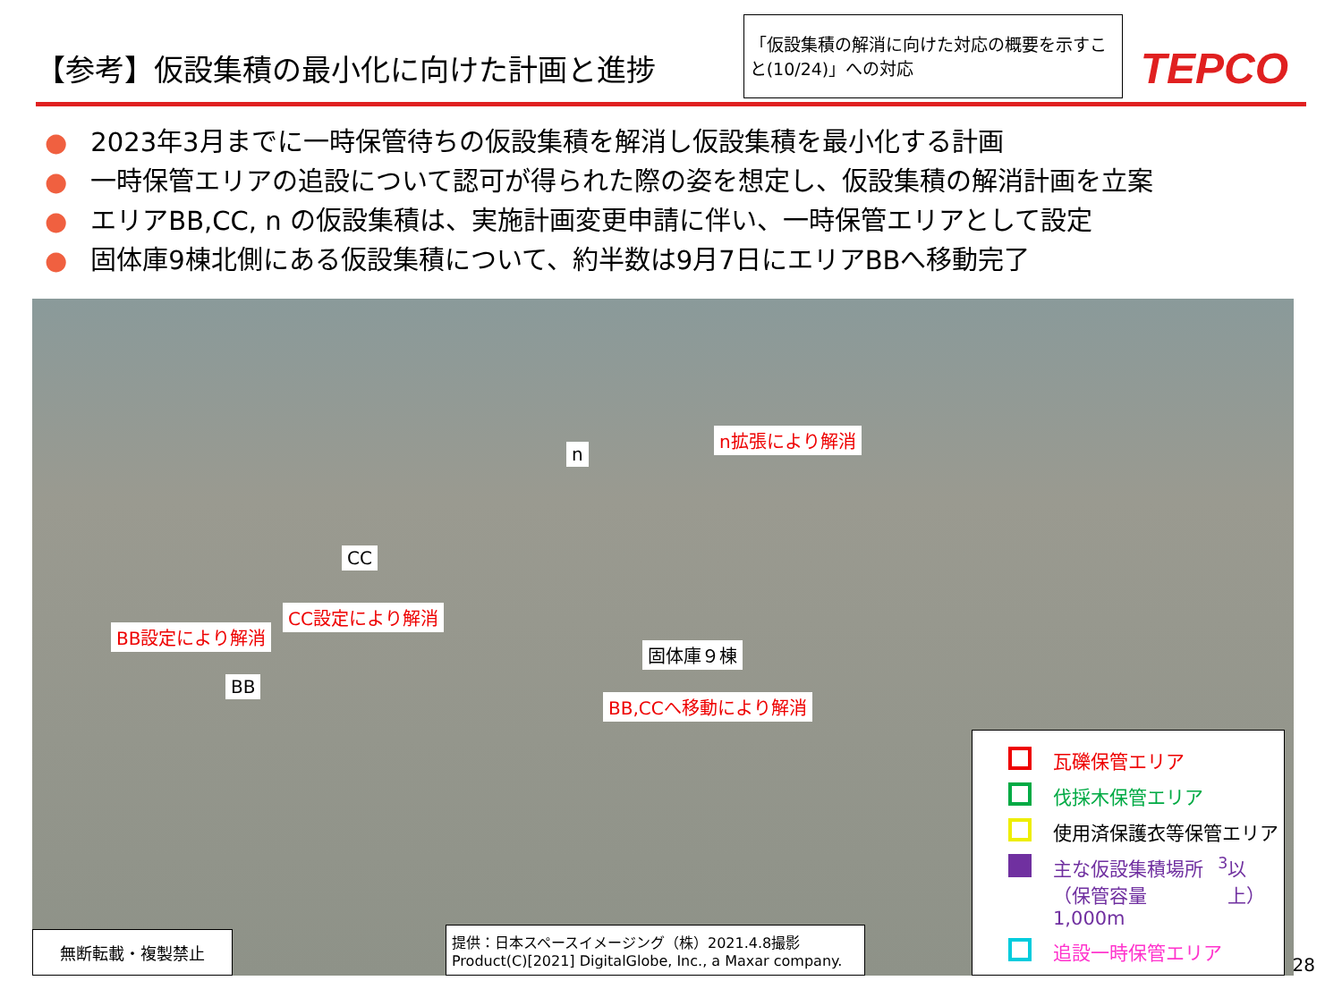【参考】仮設集積の最小化に向けた計画と進捗
「仮設集積の解消に向けた対応の概要を示すこと(10/24)」への対応
TEPCO
● 2023年3月までに一時保管待ちの仮設集積を解消し仮設集積を最小化する計画
● 一時保管エリアの追設について認可が得られた際の姿を想定し、仮設集積の解消計画を立案
● エリアBB,CC, n の仮設集積は、実施計画変更申請に伴い、一時保管エリアとして設定
● 固体庫9棟北側にある仮設集積について、約半数は9月7日にエリアBBへ移動完了
n
n拡張により解消
CC
CC設定により解消
BB設定により解消
BB
固体庫９棟
BB,CCへ移動により解消
無断転載・複製禁止
提供：日本スペースイメージング（株）2021.4.8撮影
Product(C)[2021] DigitalGlobe, Inc., a Maxar company.
瓦礫保管エリア
伐採木保管エリア
使用済保護衣等保管エリア
主な仮設集積場所
（保管容量1,000m<sup>3</sup>以上）
追設一時保管エリア
28